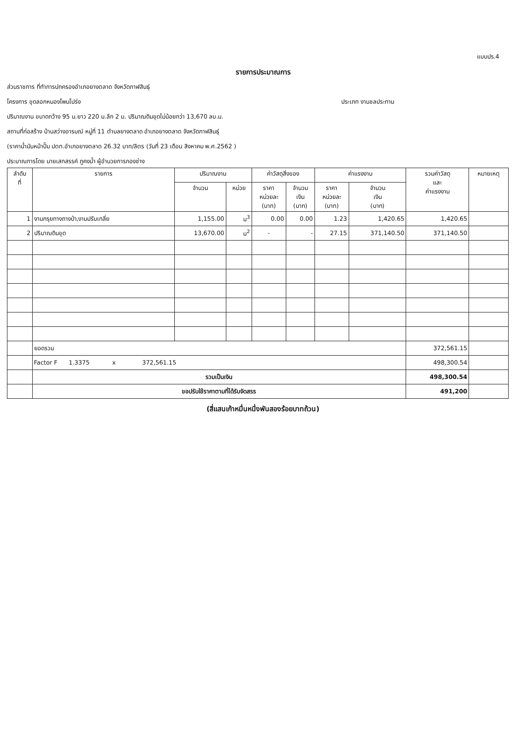แบบปร.4
รายการประมาณการ
ส่วนราชการ ที่ทำการปกครองอำเภอยางตลาด จังหวัดกาฬสินธุ์
โครงการ ขุดลอกหนองโพนโปร่ง ประเภท งานชลประทาน
ปริมาณงาน ขนาดกว้าง 95 ม.ยาว 220 ม.ลึก 2 ม. ปริมาณดินขุดไม่น้อยกว่า 13,670 ลบ.ม.
สถานที่ก่อสร้าง บ้านสว่างอารมณ์ หมู่ที่ 11 ตำบลยางตลาด อำเภอยางตลาด จังหวัดกาฬสินธุ์
(ราคาน้ำมันหน้าปั๊ม ปตท.อำเภอยางตลาด 26.32 บาท/ลิตร (วันที่ 23 เดือน สิงหาคม พ.ศ.2562 )
ประมาณการโดย นายเสกสรรค์ ภูคงน้ำ ผู้อำนวยการกองช่าง
| ลำดับ ที่ | รายการ | ปริมาณงาน | | ค่าวัสดุสิ่งของ | | ค่าแรงงาน | | รวมค่าวัสดุ และ ค่าแรงงาน | หมายเหตุ |
| --- | --- | --- | --- | --- | --- | --- | --- | --- | --- |
| | | จำนวน | หน่วย | ราคา หน่วยละ (บาท) | จำนวน เงิน (บาท) | ราคา หน่วยละ (บาท) | จำนวน เงิน (บาท) | | |
| 1 | งานกรุยทางถางป่า,งานปรับเกลี่ย | 1,155.00 | ม<sup>3</sup> | 0.00 | 0.00 | 1.23 | 1,420.65 | 1,420.65 | |
| 2 | ปริมาณดินขุด | 13,670.00 | ม<sup>2</sup> | - | - | 27.15 | 371,140.50 | 371,140.50 | |
| | ยอดรวม | | | | | | | 372,561.15 | |
| | Factor F 1.3375 x 372,561.15 | | | | | | | 498,300.54 | |
| | รวมเป็นเงิน | | | | | | | 498,300.54 | |
| | ขอปรับใช้ราคาตามที่ได้รับจัดสรร | | | | | | | 491,200 | |
(สี่แสนเก้าหมื่นหนึ่งพันสองร้อยบาทถ้วน)